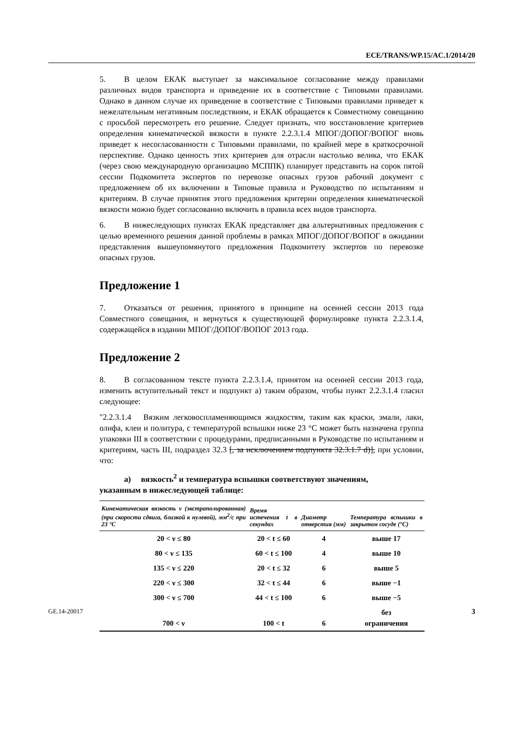ECE/TRANS/WP.15/AC.1/2014/20
5. В целом ЕКАК выступает за максимальное согласование между правилами различных видов транспорта и приведение их в соответствие с Типовыми правилами. Однако в данном случае их приведение в соответствие с Типовыми правилами приведет к нежелательным негативным последствиям, и ЕКАК обращается к Совместному совещанию с просьбой пересмотреть его решение. Следует признать, что восстановление критериев определения кинематической вязкости в пункте 2.2.3.1.4 МПОГ/ДОПОГ/ВОПОГ вновь приведет к несогласованности с Типовыми правилами, по крайней мере в краткосрочной перспективе. Однако ценность этих критериев для отрасли настолько велика, что ЕКАК (через свою международную организацию МСППК) планирует представить на сорок пятой сессии Подкомитета экспертов по перевозке опасных грузов рабочий документ с предложением об их включении в Типовые правила и Руководство по испытаниям и критериям. В случае принятия этого предложения критерии определения кинематической вязкости можно будет согласованно включить в правила всех видов транспорта.
6. В нижеследующих пунктах ЕКАК представляет два альтернативных предложения с целью временного решения данной проблемы в рамках МПОГ/ДОПОГ/ВОПОГ в ожидании представления вышеупомянутого предложения Подкомитету экспертов по перевозке опасных грузов.
Предложение 1
7. Отказаться от решения, принятого в принципе на осенней сессии 2013 года Совместного совещания, и вернуться к существующей формулировке пункта 2.2.3.1.4, содержащейся в издании МПОГ/ДОПОГ/ВОПОГ 2013 года.
Предложение 2
8. В согласованном тексте пункта 2.2.3.1.4, принятом на осенней сессии 2013 года, изменить вступительный текст и подпункт a) таким образом, чтобы пункт 2.2.3.1.4 гласил следующее:
"2.2.3.1.4 Вязким легковоспламеняющимся жидкостям, таким как краски, эмали, лаки, олифа, клеи и политура, с температурой вспышки ниже 23 °C может быть назначена группа упаковки III в соответствии с процедурами, предписанными в Руководстве по испытаниям и критериям, часть III, подраздел 32.3 [, за исключением подпункта 32.3.1.7 d)], при условии, что:
a) вязкость<sup>2</sup> и температура вспышки соответствуют значениям,
указанным в нижеследующей таблице:
| Кинематическая вязкость ν (экстраполированная) (при скорости сдвига, близкой к нулевой), мм<sup>2</sup>/с при 23 °C | Время истечения t в секундах | Диаметр отверстия (мм) | Температура вспышки в закрытом сосуде (°C) |
| --- | --- | --- | --- |
| 20 < ν ≤ 80 | 20 < t ≤ 60 | 4 | выше 17 |
| 80 < ν ≤ 135 | 60 < t ≤ 100 | 4 | выше 10 |
| 135 < ν ≤ 220 | 20 < t ≤ 32 | 6 | выше 5 |
| 220 < ν ≤ 300 | 32 < t ≤ 44 | 6 | выше −1 |
| 300 < ν ≤ 700 | 44 < t ≤ 100 | 6 | выше −5 |
| 700 < ν | 100 < t | 6 | без ограничения |
GE.14-20017 3